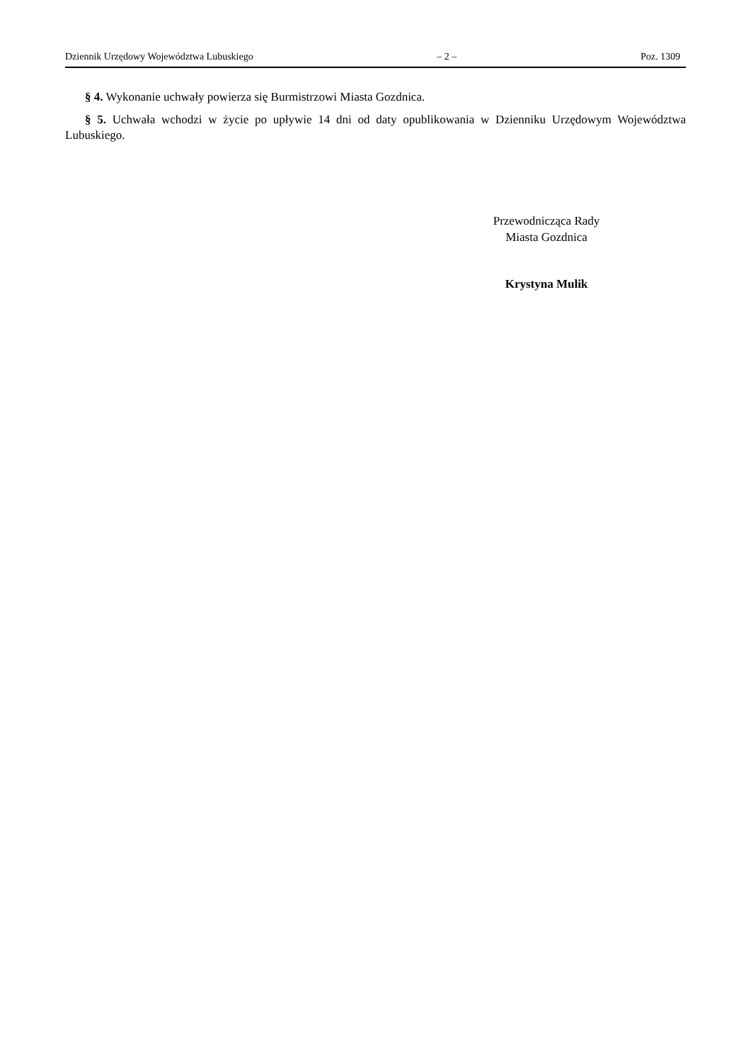Dziennik Urzędowy Województwa Lubuskiego – 2 – Poz. 1309
§ 4. Wykonanie uchwały powierza się Burmistrzowi Miasta Gozdnica.
§ 5. Uchwała wchodzi w życie po upływie 14 dni od daty opublikowania w Dzienniku Urzędowym Województwa Lubuskiego.
Przewodnicząca Rady
Miasta Gozdnica
Krystyna Mulik